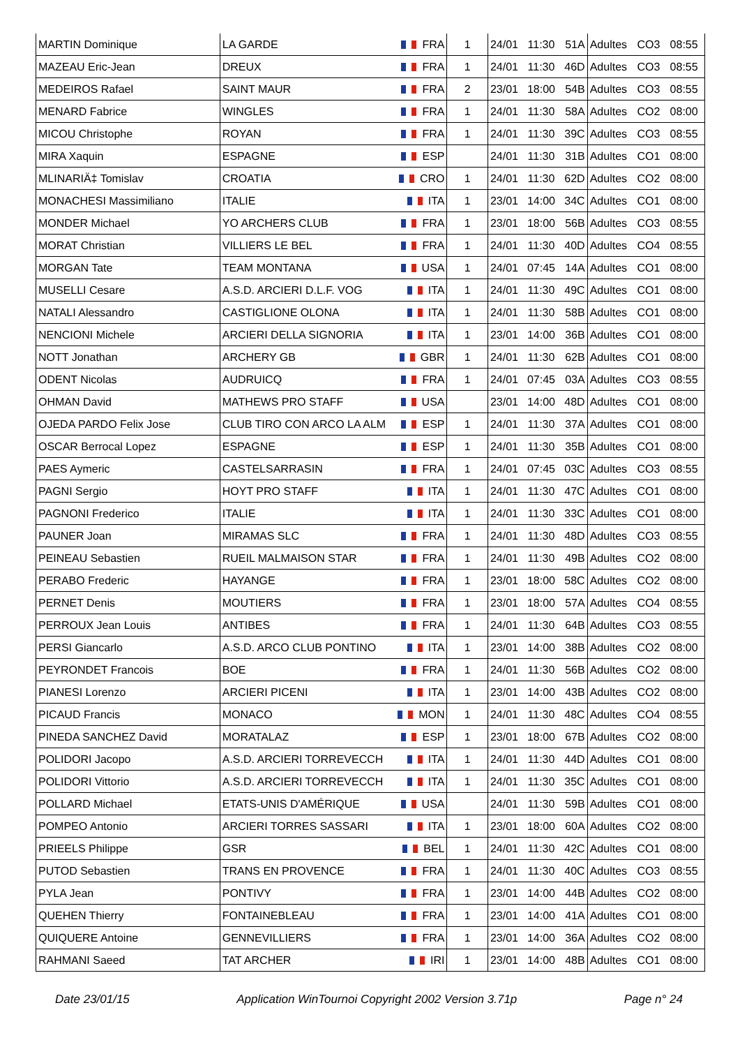| MARTIN Dominique | LA GARDE | FRA | 1 | 24/01 | 11:30 | 51A | Adultes | CO3 | 08:55 |
| MAZEAU Eric-Jean | DREUX | FRA | 1 | 24/01 | 11:30 | 46D | Adultes | CO3 | 08:55 |
| MEDEIROS Rafael | SAINT MAUR | FRA | 2 | 23/01 | 18:00 | 54B | Adultes | CO3 | 08:55 |
| MENARD Fabrice | WINGLES | FRA | 1 | 24/01 | 11:30 | 58A | Adultes | CO2 | 08:00 |
| MICOU Christophe | ROYAN | FRA | 1 | 24/01 | 11:30 | 39C | Adultes | CO3 | 08:55 |
| MIRA Xaquin | ESPAGNE | ESP | | 24/01 | 11:30 | 31B | Adultes | CO1 | 08:00 |
| MLINARIÄ‡ Tomislav | CROATIA | CRO | 1 | 24/01 | 11:30 | 62D | Adultes | CO2 | 08:00 |
| MONACHESI Massimiliano | ITALIE | ITA | 1 | 23/01 | 14:00 | 34C | Adultes | CO1 | 08:00 |
| MONDER Michael | YO ARCHERS CLUB | FRA | 1 | 23/01 | 18:00 | 56B | Adultes | CO3 | 08:55 |
| MORAT Christian | VILLIERS LE BEL | FRA | 1 | 24/01 | 11:30 | 40D | Adultes | CO4 | 08:55 |
| MORGAN Tate | TEAM MONTANA | USA | 1 | 24/01 | 07:45 | 14A | Adultes | CO1 | 08:00 |
| MUSELLI Cesare | A.S.D. ARCIERI D.L.F. VOG | ITA | 1 | 24/01 | 11:30 | 49C | Adultes | CO1 | 08:00 |
| NATALI Alessandro | CASTIGLIONE OLONA | ITA | 1 | 24/01 | 11:30 | 58B | Adultes | CO1 | 08:00 |
| NENCIONI Michele | ARCIERI DELLA SIGNORIA | ITA | 1 | 23/01 | 14:00 | 36B | Adultes | CO1 | 08:00 |
| NOTT Jonathan | ARCHERY GB | GBR | 1 | 24/01 | 11:30 | 62B | Adultes | CO1 | 08:00 |
| ODENT Nicolas | AUDRUICQ | FRA | 1 | 24/01 | 07:45 | 03A | Adultes | CO3 | 08:55 |
| OHMAN David | MATHEWS PRO STAFF | USA | | 23/01 | 14:00 | 48D | Adultes | CO1 | 08:00 |
| OJEDA PARDO Felix Jose | CLUB TIRO CON ARCO LA ALM | ESP | 1 | 24/01 | 11:30 | 37A | Adultes | CO1 | 08:00 |
| OSCAR Berrocal Lopez | ESPAGNE | ESP | 1 | 24/01 | 11:30 | 35B | Adultes | CO1 | 08:00 |
| PAES Aymeric | CASTELSARRASIN | FRA | 1 | 24/01 | 07:45 | 03C | Adultes | CO3 | 08:55 |
| PAGNI Sergio | HOYT PRO STAFF | ITA | 1 | 24/01 | 11:30 | 47C | Adultes | CO1 | 08:00 |
| PAGNONI Frederico | ITALIE | ITA | 1 | 24/01 | 11:30 | 33C | Adultes | CO1 | 08:00 |
| PAUNER Joan | MIRAMAS SLC | FRA | 1 | 24/01 | 11:30 | 48D | Adultes | CO3 | 08:55 |
| PEINEAU Sebastien | RUEIL MALMAISON STAR | FRA | 1 | 24/01 | 11:30 | 49B | Adultes | CO2 | 08:00 |
| PERABO Frederic | HAYANGE | FRA | 1 | 23/01 | 18:00 | 58C | Adultes | CO2 | 08:00 |
| PERNET Denis | MOUTIERS | FRA | 1 | 23/01 | 18:00 | 57A | Adultes | CO4 | 08:55 |
| PERROUX Jean Louis | ANTIBES | FRA | 1 | 24/01 | 11:30 | 64B | Adultes | CO3 | 08:55 |
| PERSI Giancarlo | A.S.D. ARCO CLUB PONTINO | ITA | 1 | 23/01 | 14:00 | 38B | Adultes | CO2 | 08:00 |
| PEYRONDET Francois | BOE | FRA | 1 | 24/01 | 11:30 | 56B | Adultes | CO2 | 08:00 |
| PIANESI Lorenzo | ARCIERI PICENI | ITA | 1 | 23/01 | 14:00 | 43B | Adultes | CO2 | 08:00 |
| PICAUD Francis | MONACO | MON | 1 | 24/01 | 11:30 | 48C | Adultes | CO4 | 08:55 |
| PINEDA SANCHEZ David | MORATALAZ | ESP | 1 | 23/01 | 18:00 | 67B | Adultes | CO2 | 08:00 |
| POLIDORI Jacopo | A.S.D. ARCIERI TORREVECCH | ITA | 1 | 24/01 | 11:30 | 44D | Adultes | CO1 | 08:00 |
| POLIDORI Vittorio | A.S.D. ARCIERI TORREVECCH | ITA | 1 | 24/01 | 11:30 | 35C | Adultes | CO1 | 08:00 |
| POLLARD Michael | ETATS-UNIS D'AMÉRIQUE | USA | | 24/01 | 11:30 | 59B | Adultes | CO1 | 08:00 |
| POMPEO Antonio | ARCIERI TORRES SASSARI | ITA | 1 | 23/01 | 18:00 | 60A | Adultes | CO2 | 08:00 |
| PRIEELS Philippe | GSR | BEL | 1 | 24/01 | 11:30 | 42C | Adultes | CO1 | 08:00 |
| PUTOD Sebastien | TRANS EN PROVENCE | FRA | 1 | 24/01 | 11:30 | 40C | Adultes | CO3 | 08:55 |
| PYLA Jean | PONTIVY | FRA | 1 | 23/01 | 14:00 | 44B | Adultes | CO2 | 08:00 |
| QUEHEN Thierry | FONTAINEBLEAU | FRA | 1 | 23/01 | 14:00 | 41A | Adultes | CO1 | 08:00 |
| QUIQUERE Antoine | GENNEVILLIERS | FRA | 1 | 23/01 | 14:00 | 36A | Adultes | CO2 | 08:00 |
| RAHMANI Saeed | TAT ARCHER | IRI | 1 | 23/01 | 14:00 | 48B | Adultes | CO1 | 08:00 |
Date 23/01/15 Application WinTournoi Copyright 2002 Version 3.71p Page n° 24